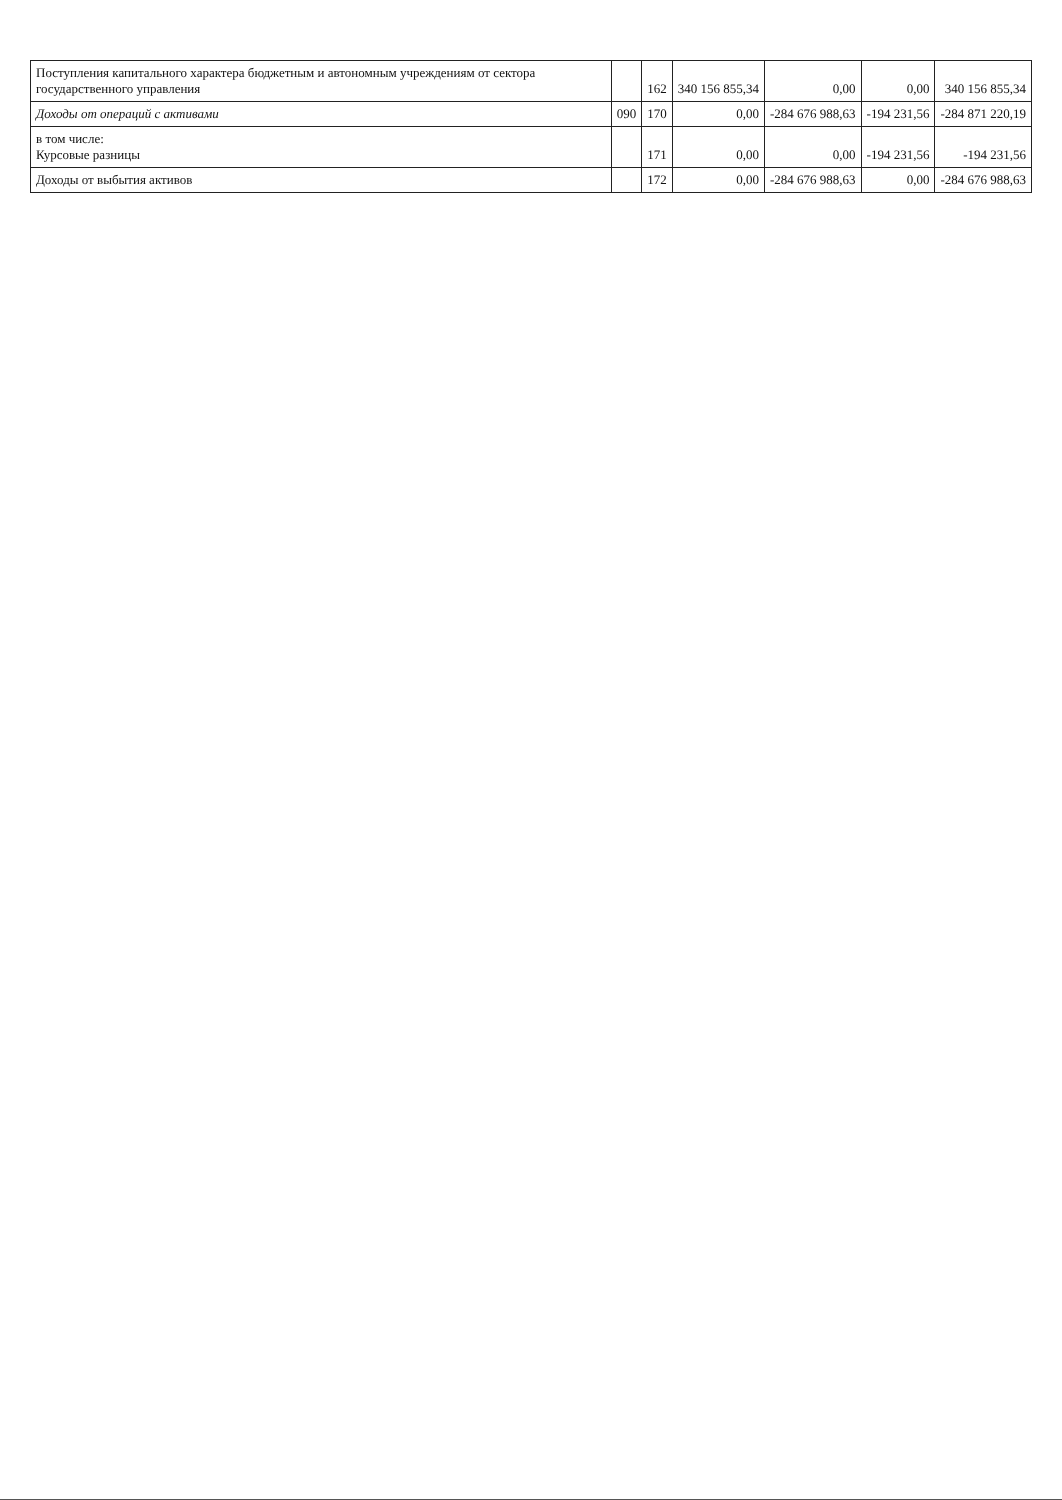| Поступления капитального характера бюджетным и автономным учреждениям от сектора государственного управления | | 162 | 340 156 855,34 | 0,00 | 0,00 | 340 156 855,34 |
| Доходы от операций с активами | 090 | 170 | 0,00 | -284 676 988,63 | -194 231,56 | -284 871 220,19 |
| в том числе: Курсовые разницы | | 171 | 0,00 | 0,00 | -194 231,56 | -194 231,56 |
| Доходы от выбытия активов | | 172 | 0,00 | -284 676 988,63 | 0,00 | -284 676 988,63 |